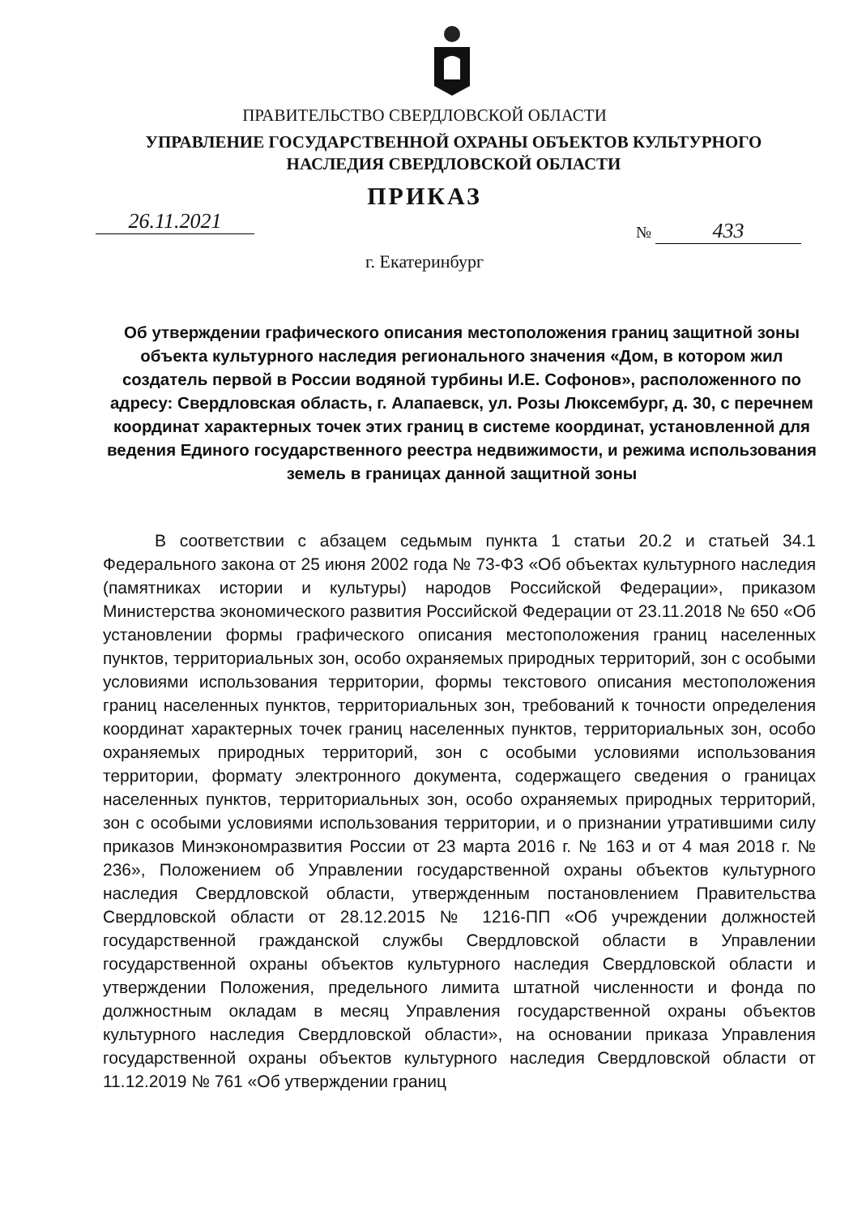ПРАВИТЕЛЬСТВО СВЕРДЛОВСКОЙ ОБЛАСТИ
УПРАВЛЕНИЕ ГОСУДАРСТВЕННОЙ ОХРАНЫ ОБЪЕКТОВ КУЛЬТУРНОГО НАСЛЕДИЯ СВЕРДЛОВСКОЙ ОБЛАСТИ
ПРИКАЗ
26.11.2021 № 433
г. Екатеринбург
Об утверждении графического описания местоположения границ защитной зоны объекта культурного наследия регионального значения «Дом, в котором жил создатель первой в России водяной турбины И.Е. Софонов», расположенного по адресу: Свердловская область, г. Алапаевск, ул. Розы Люксембург, д. 30, с перечнем координат характерных точек этих границ в системе координат, установленной для ведения Единого государственного реестра недвижимости, и режима использования земель в границах данной защитной зоны
В соответствии с абзацем седьмым пункта 1 статьи 20.2 и статьей 34.1 Федерального закона от 25 июня 2002 года № 73-ФЗ «Об объектах культурного наследия (памятниках истории и культуры) народов Российской Федерации», приказом Министерства экономического развития Российской Федерации от 23.11.2018 № 650 «Об установлении формы графического описания местоположения границ населенных пунктов, территориальных зон, особо охраняемых природных территорий, зон с особыми условиями использования территории, формы текстового описания местоположения границ населенных пунктов, территориальных зон, требований к точности определения координат характерных точек границ населенных пунктов, территориальных зон, особо охраняемых природных территорий, зон с особыми условиями использования территории, формату электронного документа, содержащего сведения о границах населенных пунктов, территориальных зон, особо охраняемых природных территорий, зон с особыми условиями использования территории, и о признании утратившими силу приказов Минэкономразвития России от 23 марта 2016 г. № 163 и от 4 мая 2018 г. № 236», Положением об Управлении государственной охраны объектов культурного наследия Свердловской области, утвержденным постановлением Правительства Свердловской области от 28.12.2015 № 1216-ПП «Об учреждении должностей государственной гражданской службы Свердловской области в Управлении государственной охраны объектов культурного наследия Свердловской области и утверждении Положения, предельного лимита штатной численности и фонда по должностным окладам в месяц Управления государственной охраны объектов культурного наследия Свердловской области», на основании приказа Управления государственной охраны объектов культурного наследия Свердловской области от 11.12.2019 № 761 «Об утверждении границ